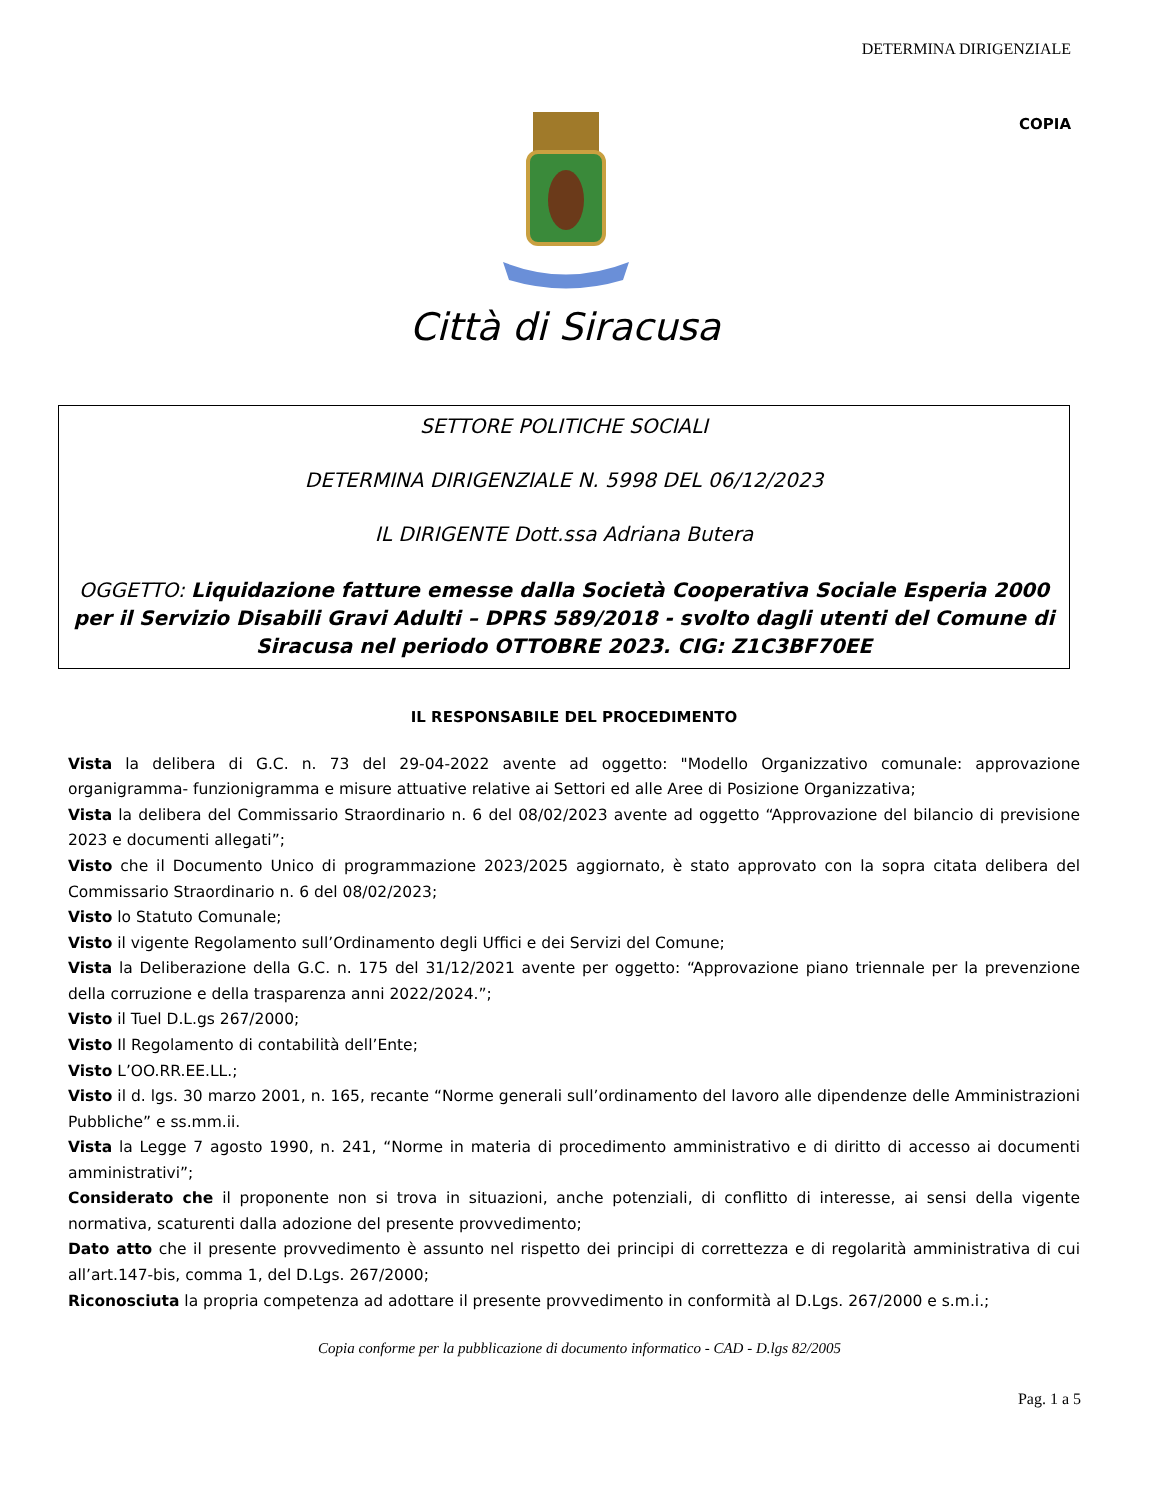DETERMINA DIRIGENZIALE
COPIA
Città di Siracusa
SETTORE POLITICHE SOCIALI
DETERMINA DIRIGENZIALE N. 5998 DEL 06/12/2023
IL DIRIGENTE Dott.ssa Adriana Butera
OGGETTO: Liquidazione fatture emesse dalla Società Cooperativa Sociale Esperia 2000 per il Servizio Disabili Gravi Adulti – DPRS 589/2018 - svolto dagli utenti del Comune di Siracusa nel periodo OTTOBRE 2023. CIG: Z1C3BF70EE
IL RESPONSABILE DEL PROCEDIMENTO
Vista la delibera di G.C. n. 73 del 29-04-2022 avente ad oggetto: "Modello Organizzativo comunale: approvazione organigramma- funzionigramma e misure attuative relative ai Settori ed alle Aree di Posizione Organizzativa;
Vista la delibera del Commissario Straordinario n. 6 del 08/02/2023 avente ad oggetto “Approvazione del bilancio di previsione 2023 e documenti allegati”;
Visto che il Documento Unico di programmazione 2023/2025 aggiornato, è stato approvato con la sopra citata delibera del Commissario Straordinario n. 6 del 08/02/2023;
Visto lo Statuto Comunale;
Visto il vigente Regolamento sull’Ordinamento degli Uffici e dei Servizi del Comune;
Vista la Deliberazione della G.C. n. 175 del 31/12/2021 avente per oggetto: “Approvazione piano triennale per la prevenzione della corruzione e della trasparenza anni 2022/2024.”;
Visto il Tuel D.L.gs 267/2000;
Visto Il Regolamento di contabilità dell’Ente;
Visto L’OO.RR.EE.LL.;
Visto il d. lgs. 30 marzo 2001, n. 165, recante “Norme generali sull’ordinamento del lavoro alle dipendenze delle Amministrazioni Pubbliche” e ss.mm.ii.
Vista la Legge 7 agosto 1990, n. 241, “Norme in materia di procedimento amministrativo e di diritto di accesso ai documenti amministrativi”;
Considerato che il proponente non si trova in situazioni, anche potenziali, di conflitto di interesse, ai sensi della vigente normativa, scaturenti dalla adozione del presente provvedimento;
Dato atto che il presente provvedimento è assunto nel rispetto dei principi di correttezza e di regolarità amministrativa di cui all’art.147-bis, comma 1, del D.Lgs. 267/2000;
Riconosciuta la propria competenza ad adottare il presente provvedimento in conformità al D.Lgs. 267/2000 e s.m.i.;
Copia conforme per la pubblicazione di documento informatico - CAD - D.lgs 82/2005
Pag. 1 a 5